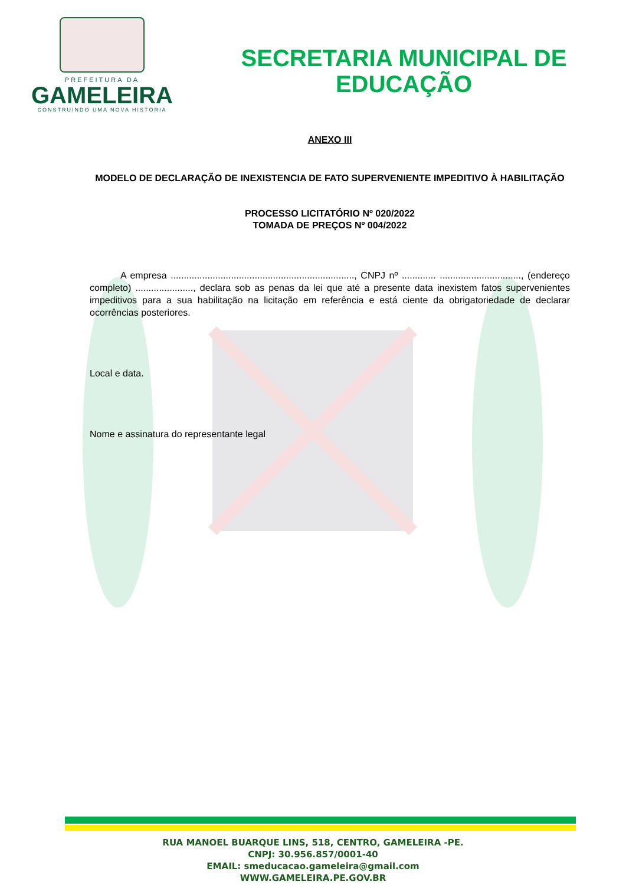PREFEITURA DA
GAMELEIRA
CONSTRUINDO UMA NOVA HISTÓRIA
SECRETARIA MUNICIPAL DE
EDUCAÇÃO
ANEXO III
MODELO DE DECLARAÇÃO DE INEXISTENCIA DE FATO SUPERVENIENTE IMPEDITIVO À HABILITAÇÃO
PROCESSO LICITATÓRIO Nº 020/2022
TOMADA DE PREÇOS Nº 004/2022
A empresa ......................................................................, CNPJ nº ............. ..............................., (endereço completo) ......................, declara sob as penas da lei que até a presente data inexistem fatos supervenientes impeditivos para a sua habilitação na licitação em referência e está ciente da obrigatoriedade de declarar ocorrências posteriores.
Local e data.
Nome e assinatura do representante legal
RUA MANOEL BUARQUE LINS, 518, CENTRO, GAMELEIRA -PE.
CNPJ: 30.956.857/0001-40
EMAIL: smeducacao.gameleira@gmail.com
WWW.GAMELEIRA.PE.GOV.BR